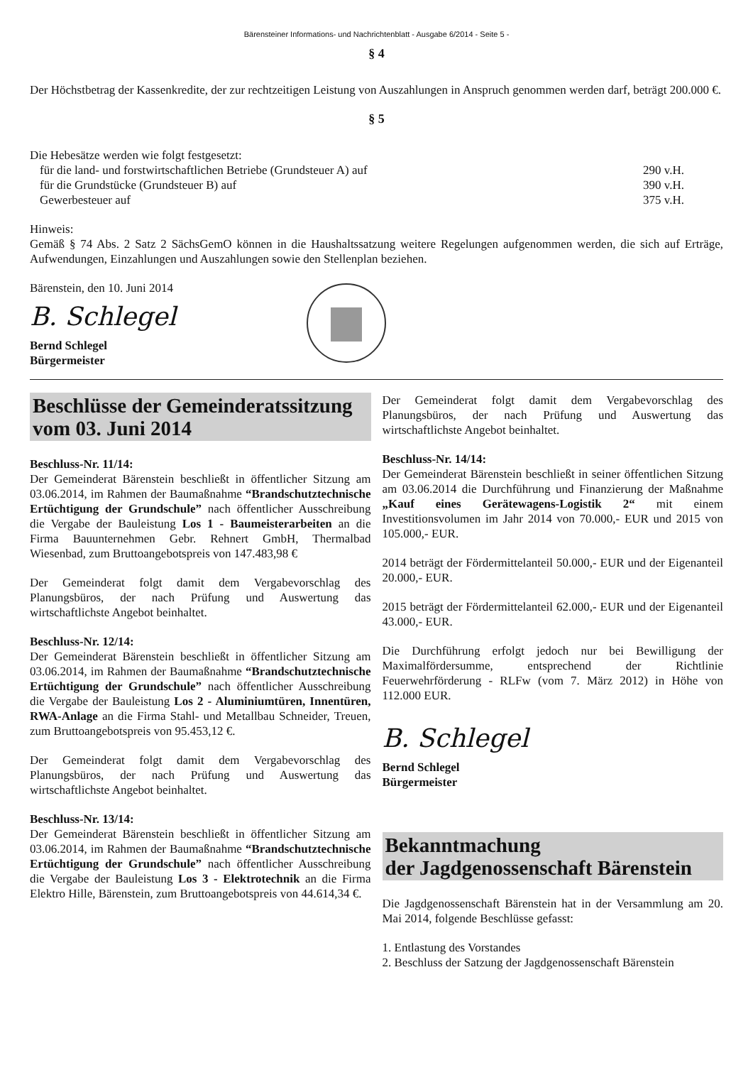Bärensteiner Informations- und Nachrichtenblatt - Ausgabe 6/2014 - Seite 5 -
§ 4
Der Höchstbetrag der Kassenkredite, der zur rechtzeitigen Leistung von Auszahlungen in Anspruch genommen werden darf, beträgt 200.000 €.
§ 5
Die Hebesätze werden wie folgt festgesetzt:
für die land- und forstwirtschaftlichen Betriebe (Grundsteuer A) auf 290 v.H.
für die Grundstücke (Grundsteuer B) auf 390 v.H.
Gewerbesteuer auf 375 v.H.
Hinweis:
Gemäß § 74 Abs. 2 Satz 2 SächsGemO können in die Haushaltssatzung weitere Regelungen aufgenommen werden, die sich auf Erträge, Aufwendungen, Einzahlungen und Auszahlungen sowie den Stellenplan beziehen.
Bärenstein, den 10. Juni 2014
B. Schlegel
Bernd Schlegel
Bürgermeister
Beschlüsse der Gemeinderatssitzung vom 03. Juni 2014
Beschluss-Nr. 11/14:
Der Gemeinderat Bärenstein beschließt in öffentlicher Sitzung am 03.06.2014, im Rahmen der Baumaßnahme “Brandschutztechnische Ertüchtigung der Grundschule” nach öffentlicher Ausschreibung die Vergabe der Bauleistung Los 1 - Baumeisterarbeiten an die Firma Bauunternehmen Gebr. Rehnert GmbH, Thermalbad Wiesenbad, zum Bruttoangebotspreis von 147.483,98 €
Der Gemeinderat folgt damit dem Vergabevorschlag des Planungsbüros, der nach Prüfung und Auswertung das wirtschaftlichste Angebot beinhaltet.
Beschluss-Nr. 12/14:
Der Gemeinderat Bärenstein beschließt in öffentlicher Sitzung am 03.06.2014, im Rahmen der Baumaßnahme “Brandschutztechnische Ertüchtigung der Grundschule” nach öffentlicher Ausschreibung die Vergabe der Bauleistung Los 2 - Aluminiumtüren, Innentüren, RWA-Anlage an die Firma Stahl- und Metallbau Schneider, Treuen, zum Bruttoangebotspreis von 95.453,12 €.
Der Gemeinderat folgt damit dem Vergabevorschlag des Planungsbüros, der nach Prüfung und Auswertung das wirtschaftlichste Angebot beinhaltet.
Beschluss-Nr. 13/14:
Der Gemeinderat Bärenstein beschließt in öffentlicher Sitzung am 03.06.2014, im Rahmen der Baumaßnahme “Brandschutztechnische Ertüchtigung der Grundschule” nach öffentlicher Ausschreibung die Vergabe der Bauleistung Los 3 - Elektrotechnik an die Firma Elektro Hille, Bärenstein, zum Bruttoangebotspreis von 44.614,34 €.
Der Gemeinderat folgt damit dem Vergabevorschlag des Planungsbüros, der nach Prüfung und Auswertung das wirtschaftlichste Angebot beinhaltet.
Beschluss-Nr. 14/14:
Der Gemeinderat Bärenstein beschließt in seiner öffentlichen Sitzung am 03.06.2014 die Durchführung und Finanzierung der Maßnahme „Kauf eines Gerätewagens-Logistik 2“ mit einem Investitionsvolumen im Jahr 2014 von 70.000,- EUR und 2015 von 105.000,- EUR.
2014 beträgt der Fördermittelanteil 50.000,- EUR und der Eigenanteil 20.000,- EUR.
2015 beträgt der Fördermittelanteil 62.000,- EUR und der Eigenanteil 43.000,- EUR.
Die Durchführung erfolgt jedoch nur bei Bewilligung der Maximalfördersumme, entsprechend der Richtlinie Feuerwehrförderung - RLFw (vom 7. März 2012) in Höhe von 112.000 EUR.
B. Schlegel
Bernd Schlegel
Bürgermeister
Bekanntmachung
der Jagdgenossenschaft Bärenstein
Die Jagdgenossenschaft Bärenstein hat in der Versammlung am 20. Mai 2014, folgende Beschlüsse gefasst:
1. Entlastung des Vorstandes
2. Beschluss der Satzung der Jagdgenossenschaft Bärenstein